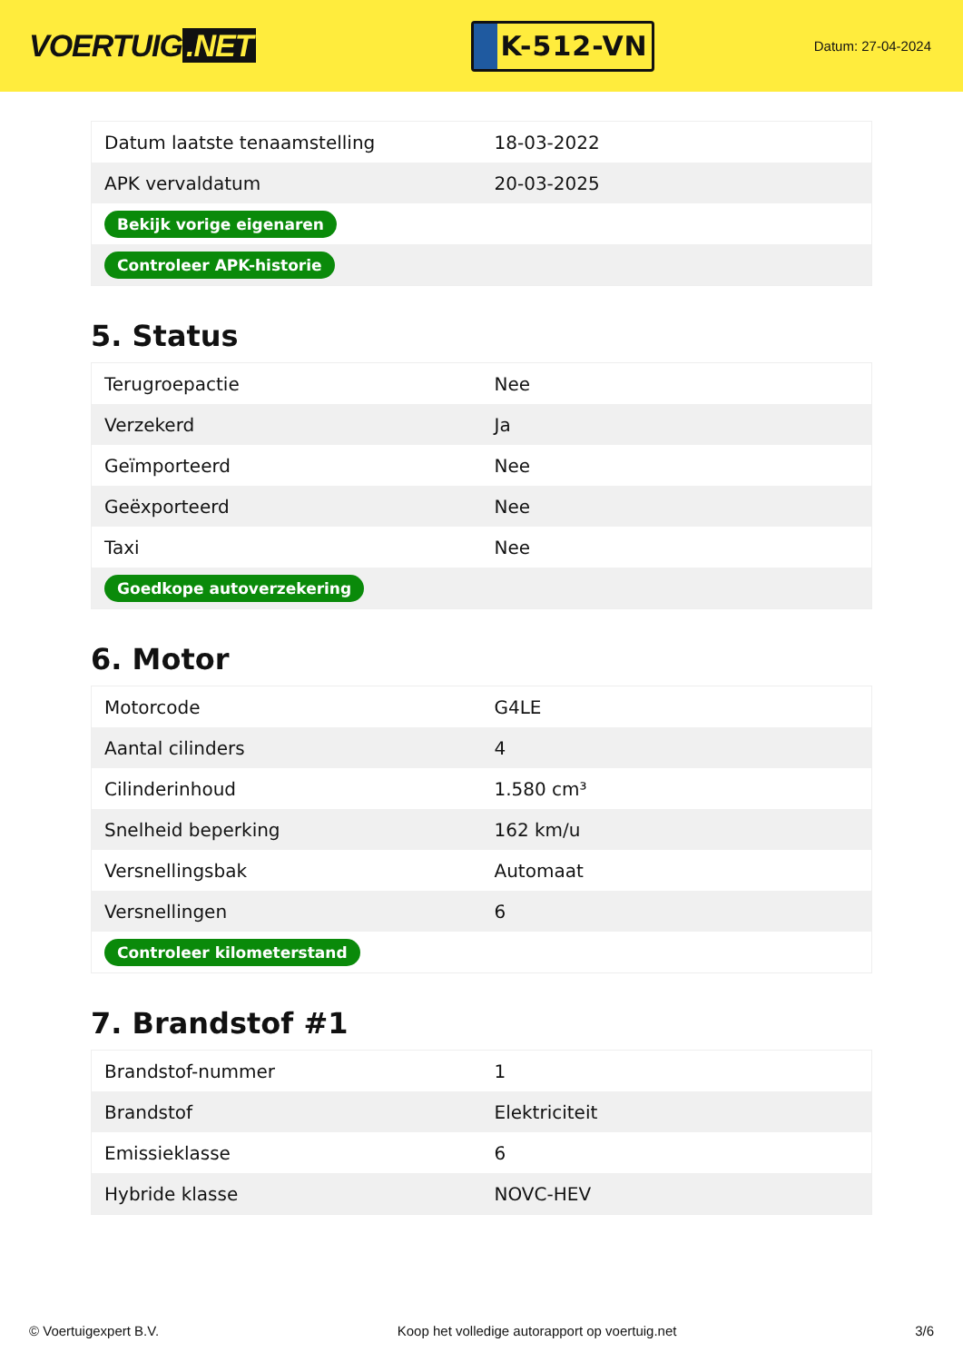VOERTUIG.NET
K-512-VN
Datum: 27-04-2024
| Datum laatste tenaamstelling | 18-03-2022 |
| APK vervaldatum | 20-03-2025 |
| Bekijk vorige eigenaren | |
| Controleer APK-historie | |
5. Status
| Terugroepactie | Nee |
| Verzekerd | Ja |
| Geïmporteerd | Nee |
| Geëxporteerd | Nee |
| Taxi | Nee |
| Goedkope autoverzekering | |
6. Motor
| Motorcode | G4LE |
| Aantal cilinders | 4 |
| Cilinderinhoud | 1.580 cm³ |
| Snelheid beperking | 162 km/u |
| Versnellingsbak | Automaat |
| Versnellingen | 6 |
| Controleer kilometerstand | |
7. Brandstof #1
| Brandstof-nummer | 1 |
| Brandstof | Elektriciteit |
| Emissieklasse | 6 |
| Hybride klasse | NOVC-HEV |
© Voertuigexpert B.V. Koop het volledige autorapport op voertuig.net 3/6